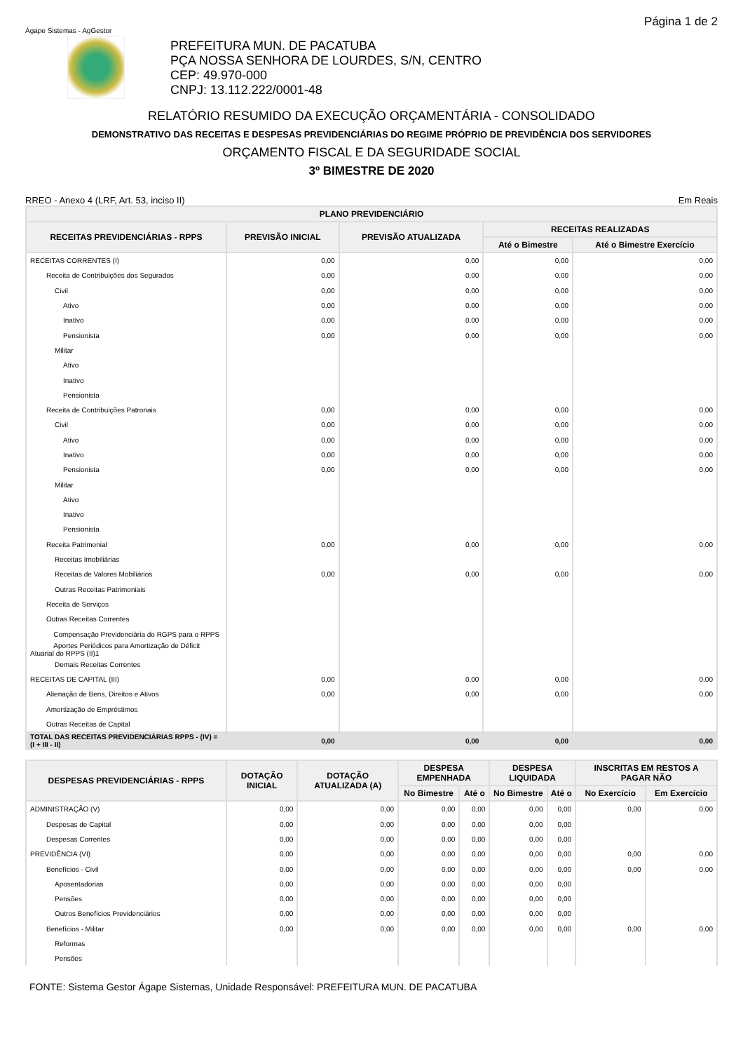Ágape Sistemas - AgGestor
PREFEITURA MUN. DE PACATUBA
PÇA NOSSA SENHORA DE LOURDES, S/N, CENTRO
CEP: 49.970-000
CNPJ: 13.112.222/0001-48
Página 1 de 2
RELATÓRIO RESUMIDO DA EXECUÇÃO ORÇAMENTÁRIA - CONSOLIDADO
DEMONSTRATIVO DAS RECEITAS E DESPESAS PREVIDENCIÁRIAS DO REGIME PRÓPRIO DE PREVIDÊNCIA DOS SERVIDORES
ORÇAMENTO FISCAL E DA SEGURIDADE SOCIAL
3º BIMESTRE DE 2020
RREO - Anexo 4 (LRF, Art. 53, inciso II) Em Reais
| PLANO PREVIDENCIÁRIO | | | | |
| --- | --- | --- | --- | --- |
| RECEITAS PREVIDENCIÁRIAS - RPPS | PREVISÃO INICIAL | PREVISÃO ATUALIZADA | RECEITAS REALIZADAS | |
| | | | Até o Bimestre | Até o Bimestre Exercício |
| RECEITAS CORRENTES (I) | 0,00 | 0,00 | 0,00 | 0,00 |
| Receita de Contribuições dos Segurados | 0,00 | 0,00 | 0,00 | 0,00 |
| Civil | 0,00 | 0,00 | 0,00 | 0,00 |
| Ativo | 0,00 | 0,00 | 0,00 | 0,00 |
| Inativo | 0,00 | 0,00 | 0,00 | 0,00 |
| Pensionista | 0,00 | 0,00 | 0,00 | 0,00 |
| Militar | | | | |
| Ativo | | | | |
| Inativo | | | | |
| Pensionista | | | | |
| Receita de Contribuições Patronais | 0,00 | 0,00 | 0,00 | 0,00 |
| Civil | 0,00 | 0,00 | 0,00 | 0,00 |
| Ativo | 0,00 | 0,00 | 0,00 | 0,00 |
| Inativo | 0,00 | 0,00 | 0,00 | 0,00 |
| Pensionista | 0,00 | 0,00 | 0,00 | 0,00 |
| Militar | | | | |
| Ativo | | | | |
| Inativo | | | | |
| Pensionista | | | | |
| Receita Patrimonial | 0,00 | 0,00 | 0,00 | 0,00 |
| Receitas Imobiliárias | | | | |
| Receitas de Valores Mobiliários | 0,00 | 0,00 | 0,00 | 0,00 |
| Outras Receitas Patrimoniais | | | | |
| Receita de Serviços | | | | |
| Outras Receitas Correntes | | | | |
| Compensação Previdenciária do RGPS para o RPPS | | | | |
| Aportes Periódicos para Amortização de Déficit Atuarial do RPPS (II)1 | | | | |
| Demais Receitas Correntes | | | | |
| RECEITAS DE CAPITAL (III) | 0,00 | 0,00 | 0,00 | 0,00 |
| Alienação de Bens, Direitos e Ativos | 0,00 | 0,00 | 0,00 | 0,00 |
| Amortização de Empréstimos | | | | |
| Outras Receitas de Capital | | | | |
| TOTAL DAS RECEITAS PREVIDENCIÁRIAS RPPS - (IV) = (I + III - II) | 0,00 | 0,00 | 0,00 | 0,00 |
| DESPESAS PREVIDENCIÁRIAS - RPPS | DOTAÇÃO INICIAL | DOTAÇÃO ATUALIZADA (A) | DESPESA EMPENHADA | | DESPESA LIQUIDADA | | INSCRITAS EM RESTOS A PAGAR NÃO | |
| --- | --- | --- | --- | --- | --- | --- | --- | --- |
| | | | No Bimestre | Até o | No Bimestre | Até o | No Exercício | Em Exercício |
| ADMINISTRAÇÃO (V) | 0,00 | 0,00 | 0,00 | 0,00 | 0,00 | 0,00 | 0,00 | 0,00 |
| Despesas de Capital | 0,00 | 0,00 | 0,00 | 0,00 | 0,00 | 0,00 | | |
| Despesas Correntes | 0,00 | 0,00 | 0,00 | 0,00 | 0,00 | 0,00 | | |
| PREVIDÊNCIA (VI) | 0,00 | 0,00 | 0,00 | 0,00 | 0,00 | 0,00 | 0,00 | 0,00 |
| Benefícios - Civil | 0,00 | 0,00 | 0,00 | 0,00 | 0,00 | 0,00 | 0,00 | 0,00 |
| Aposentadorias | 0,00 | 0,00 | 0,00 | 0,00 | 0,00 | 0,00 | | |
| Pensões | 0,00 | 0,00 | 0,00 | 0,00 | 0,00 | 0,00 | | |
| Outros Benefícios Previdenciários | 0,00 | 0,00 | 0,00 | 0,00 | 0,00 | 0,00 | | |
| Benefícios - Militar | 0,00 | 0,00 | 0,00 | 0,00 | 0,00 | 0,00 | 0,00 | 0,00 |
| Reformas | | | | | | | | |
| Pensões | | | | | | | | |
FONTE: Sistema Gestor Ágape Sistemas, Unidade Responsável: PREFEITURA MUN. DE PACATUBA